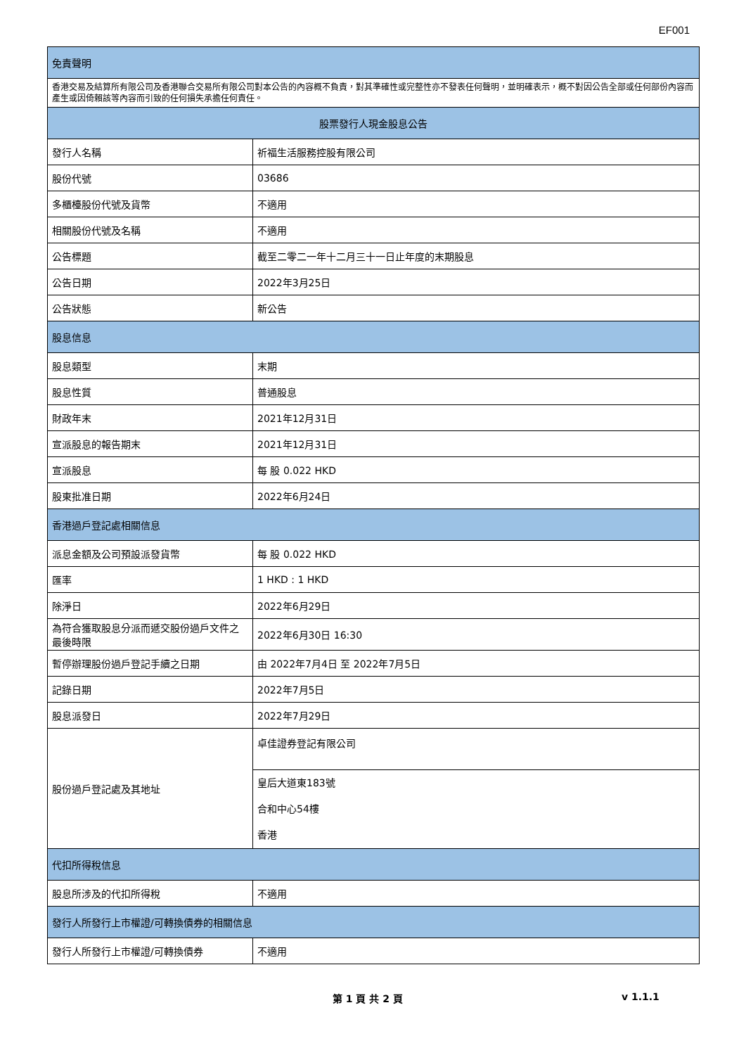EF001
| 免責聲明 | |
| --- | --- |
| 香港交易及結算所有限公司及香港聯合交易所有限公司對本公告的內容概不負責，對其準確性或完整性亦不發表任何聲明，並明確表示，概不對因公告全部或任何部份內容而產生或因倚賴該等內容而引致的任何損失承擔任何責任。 | |
| 股票發行人現金股息公告 | |
| 發行人名稱 | 祈福生活服務控股有限公司 |
| 股份代號 | 03686 |
| 多櫃檯股份代號及貨幣 | 不適用 |
| 相關股份代號及名稱 | 不適用 |
| 公告標題 | 截至二零二一年十二月三十一日止年度的末期股息 |
| 公告日期 | 2022年3月25日 |
| 公告狀態 | 新公告 |
| 股息信息 | |
| 股息類型 | 末期 |
| 股息性質 | 普通股息 |
| 財政年末 | 2021年12月31日 |
| 宣派股息的報告期末 | 2021年12月31日 |
| 宣派股息 | 每 股 0.022 HKD |
| 股東批准日期 | 2022年6月24日 |
| 香港過戶登記處相關信息 | |
| 派息金額及公司預設派發貨幣 | 每 股 0.022 HKD |
| 匯率 | 1 HKD : 1 HKD |
| 除淨日 | 2022年6月29日 |
| 為符合獲取股息分派而遞交股份過戶文件之最後時限 | 2022年6月30日 16:30 |
| 暫停辦理股份過戶登記手續之日期 | 由 2022年7月4日 至 2022年7月5日 |
| 記錄日期 | 2022年7月5日 |
| 股息派發日 | 2022年7月29日 |
| 股份過戶登記處及其地址 | 卓佳證券登記有限公司 |
| | 皇后大道東183號 合和中心54樓 香港 |
| 代扣所得稅信息 | |
| 股息所涉及的代扣所得稅 | 不適用 |
| 發行人所發行上市權證/可轉換債券的相關信息 | |
| 發行人所發行上市權證/可轉換債券 | 不適用 |
第 1 頁 共 2 頁 v 1.1.1